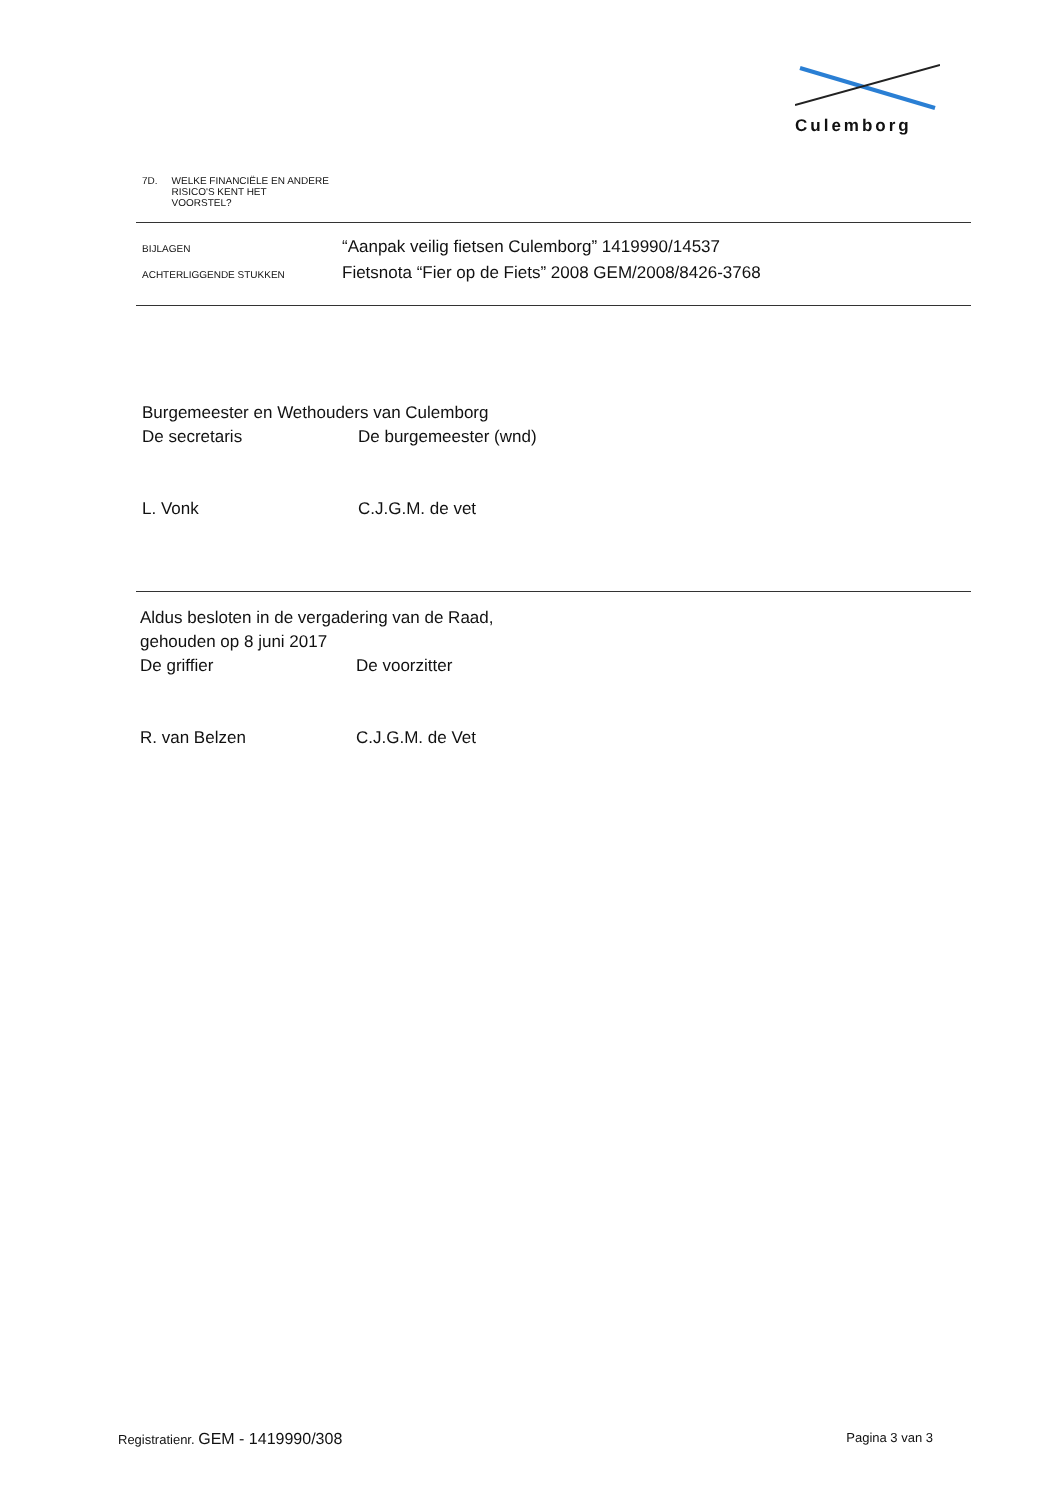Culemborg
7D. WELKE FINANCIËLE EN ANDERE
RISICO'S KENT HET
VOORSTEL?
BIJLAGEN
“Aanpak veilig fietsen Culemborg” 1419990/14537
ACHTERLIGGENDE STUKKEN
Fietsnota “Fier op de Fiets” 2008 GEM/2008/8426-3768
Burgemeester en Wethouders van Culemborg
De secretaris De burgemeester (wnd)
L. Vonk C.J.G.M. de vet
Aldus besloten in de vergadering van de Raad,
gehouden op 8 juni 2017
De griffier De voorzitter
R. van Belzen C.J.G.M. de Vet
Registratienr. GEM - 1419990/308 Pagina 3 van 3